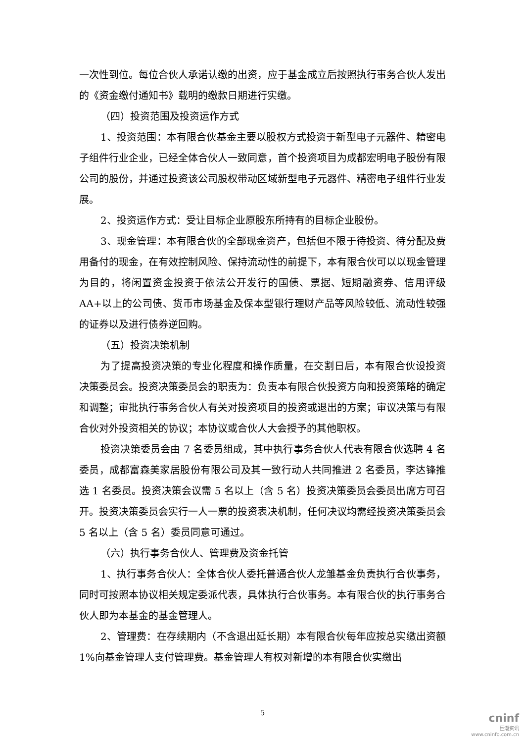一次性到位。每位合伙人承诺认缴的出资，应于基金成立后按照执行事务合伙人发出的《资金缴付通知书》载明的缴款日期进行实缴。
（四）投资范围及投资运作方式
1、投资范围：本有限合伙基金主要以股权方式投资于新型电子元器件、精密电子组件行业企业，已经全体合伙人一致同意，首个投资项目为成都宏明电子股份有限公司的股份，并通过投资该公司股权带动区域新型电子元器件、精密电子组件行业发展。
2、投资运作方式：受让目标企业原股东所持有的目标企业股份。
3、现金管理：本有限合伙的全部现金资产，包括但不限于待投资、待分配及费用备付的现金，在有效控制风险、保持流动性的前提下，本有限合伙可以以现金管理为目的，将闲置资金投资于依法公开发行的国债、票据、短期融资券、信用评级 AA+以上的公司债、货币市场基金及保本型银行理财产品等风险较低、流动性较强的证券以及进行债券逆回购。
（五）投资决策机制
为了提高投资决策的专业化程度和操作质量，在交割日后，本有限合伙设投资决策委员会。投资决策委员会的职责为：负责本有限合伙投资方向和投资策略的确定和调整；审批执行事务合伙人有关对投资项目的投资或退出的方案；审议决策与有限合伙对外投资相关的协议；本协议或合伙人大会授予的其他职权。
投资决策委员会由 7 名委员组成，其中执行事务合伙人代表有限合伙选聘 4 名委员，成都富森美家居股份有限公司及其一致行动人共同推进 2 名委员，李达锋推选 1 名委员。投资决策会议需 5 名以上（含 5 名）投资决策委员会委员出席方可召开。投资决策委员会实行一人一票的投资表决机制，任何决议均需经投资决策委员会 5 名以上（含 5 名）委员同意可通过。
（六）执行事务合伙人、管理费及资金托管
1、执行事务合伙人：全体合伙人委托普通合伙人龙雏基金负责执行合伙事务，同时可按照本协议相关规定委派代表，具体执行合伙事务。本有限合伙的执行事务合伙人即为本基金的基金管理人。
2、管理费：在存续期内（不含退出延长期）本有限合伙每年应按总实缴出资额 1%向基金管理人支付管理费。基金管理人有权对新增的本有限合伙实缴出
5
cninf
巨潮资讯
www.cninfo.com.cn